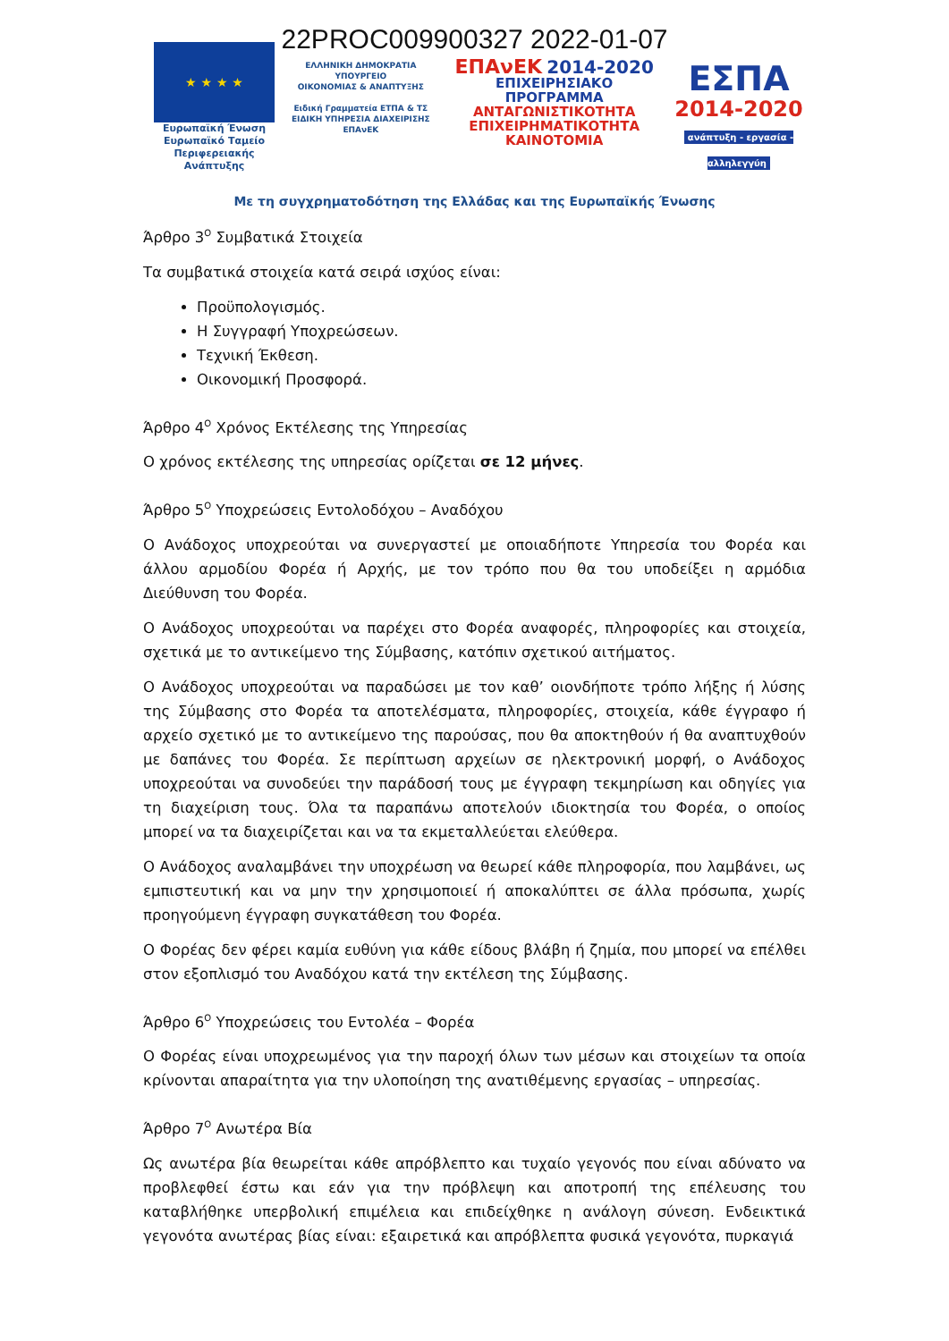22PROC009900327 2022-01-07
★ ★ ★ ★
Ευρωπαϊκή Ένωση
Ευρωπαϊκό Ταμείο
Περιφερειακής Ανάπτυξης
ΕΛΛΗΝΙΚΗ ΔΗΜΟΚΡΑΤΙΑ
ΥΠΟΥΡΓΕΙΟ
ΟΙΚΟΝΟΜΙΑΣ & ΑΝΑΠΤΥΞΗΣ
Ειδική Γραμματεία ΕΤΠΑ & ΤΣ
ΕΙΔΙΚΗ ΥΠΗΡΕΣΙΑ ΔΙΑΧΕΙΡΙΣΗΣ ΕΠΑνΕΚ
ΕΠΑνΕΚ 2014-2020
ΕΠΙΧΕΙΡΗΣΙΑΚΟ ΠΡΟΓΡΑΜΜΑ
ΑΝΤΑΓΩΝΙΣΤΙΚΟΤΗΤΑ
ΕΠΙΧΕΙΡΗΜΑΤΙΚΟΤΗΤΑ
ΚΑΙΝΟΤΟΜΙΑ
ΕΣΠΑ
2014-2020
ανάπτυξη - εργασία - αλληλεγγύη
Με τη συγχρηματοδότηση της Ελλάδας και της Ευρωπαϊκής Ένωσης
Άρθρο 3<sup>Ο</sup> Συμβατικά Στοιχεία
Τα συμβατικά στοιχεία κατά σειρά ισχύος είναι:
Προϋπολογισμός.
Η Συγγραφή Υποχρεώσεων.
Τεχνική Έκθεση.
Οικονομική Προσφορά.
Άρθρο 4<sup>Ο</sup> Χρόνος Εκτέλεσης της Υπηρεσίας
Ο χρόνος εκτέλεσης της υπηρεσίας ορίζεται σε 12 μήνες.
Άρθρο 5<sup>Ο</sup> Υποχρεώσεις Εντολοδόχου – Αναδόχου
Ο Ανάδοχος υποχρεούται να συνεργαστεί με οποιαδήποτε Υπηρεσία του Φορέα και άλλου αρμοδίου Φορέα ή Αρχής, με τον τρόπο που θα του υποδείξει η αρμόδια Διεύθυνση του Φορέα.
Ο Ανάδοχος υποχρεούται να παρέχει στο Φορέα αναφορές, πληροφορίες και στοιχεία, σχετικά με το αντικείμενο της Σύμβασης, κατόπιν σχετικού αιτήματος.
Ο Ανάδοχος υποχρεούται να παραδώσει με τον καθ’ οιονδήποτε τρόπο λήξης ή λύσης της Σύμβασης στο Φορέα τα αποτελέσματα, πληροφορίες, στοιχεία, κάθε έγγραφο ή αρχείο σχετικό με το αντικείμενο της παρούσας, που θα αποκτηθούν ή θα αναπτυχθούν με δαπάνες του Φορέα. Σε περίπτωση αρχείων σε ηλεκτρονική μορφή, ο Ανάδοχος υποχρεούται να συνοδεύει την παράδοσή τους με έγγραφη τεκμηρίωση και οδηγίες για τη διαχείριση τους. Όλα τα παραπάνω αποτελούν ιδιοκτησία του Φορέα, ο οποίος μπορεί να τα διαχειρίζεται και να τα εκμεταλλεύεται ελεύθερα.
Ο Ανάδοχος αναλαμβάνει την υποχρέωση να θεωρεί κάθε πληροφορία, που λαμβάνει, ως εμπιστευτική και να μην την χρησιμοποιεί ή αποκαλύπτει σε άλλα πρόσωπα, χωρίς προηγούμενη έγγραφη συγκατάθεση του Φορέα.
Ο Φορέας δεν φέρει καμία ευθύνη για κάθε είδους βλάβη ή ζημία, που μπορεί να επέλθει στον εξοπλισμό του Αναδόχου κατά την εκτέλεση της Σύμβασης.
Άρθρο 6<sup>Ο</sup> Υποχρεώσεις του Εντολέα – Φορέα
Ο Φορέας είναι υποχρεωμένος για την παροχή όλων των μέσων και στοιχείων τα οποία κρίνονται απαραίτητα για την υλοποίηση της ανατιθέμενης εργασίας – υπηρεσίας.
Άρθρο 7<sup>Ο</sup> Ανωτέρα Βία
Ως ανωτέρα βία θεωρείται κάθε απρόβλεπτο και τυχαίο γεγονός που είναι αδύνατο να προβλεφθεί έστω και εάν για την πρόβλεψη και αποτροπή της επέλευσης του καταβλήθηκε υπερβολική επιμέλεια και επιδείχθηκε η ανάλογη σύνεση. Ενδεικτικά γεγονότα ανωτέρας βίας είναι: εξαιρετικά και απρόβλεπτα φυσικά γεγονότα, πυρκαγιά